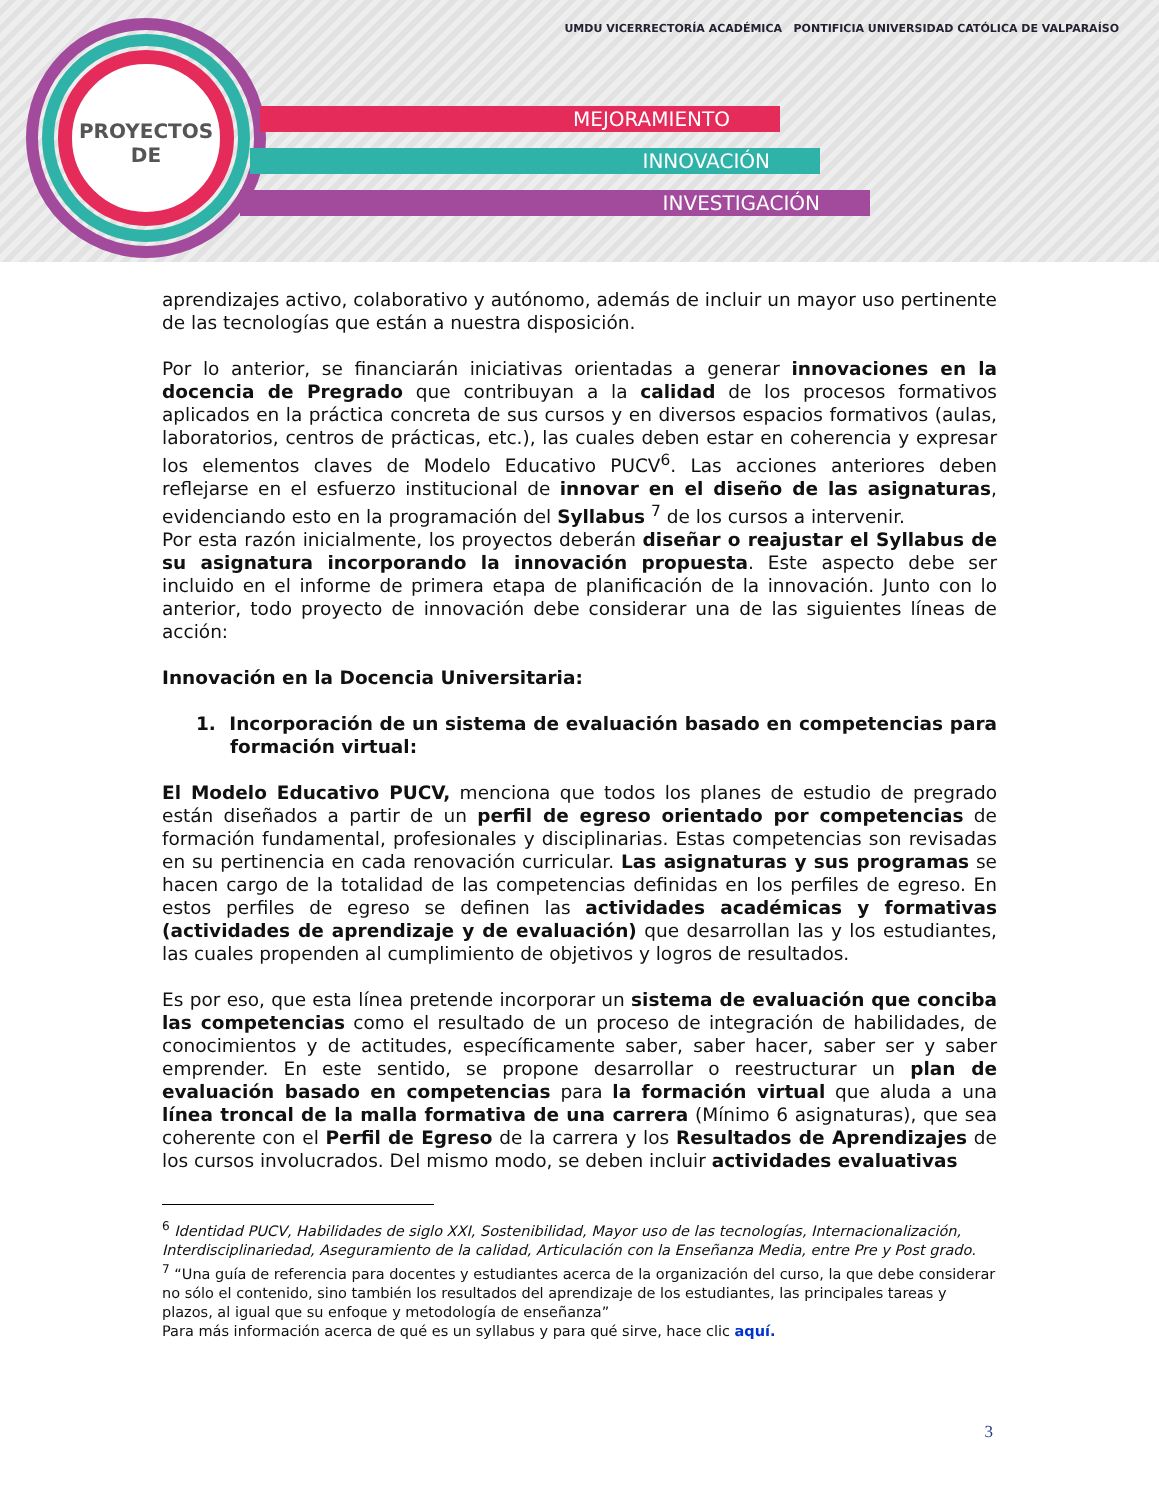PROYECTOS
DE
MEJORAMIENTO
INNOVACIÓN
INVESTIGACIÓN
UMDU VICERRECTORÍA ACADÉMICA PONTIFICIA UNIVERSIDAD CATÓLICA DE VALPARAÍSO
aprendizajes activo, colaborativo y autónomo, además de incluir un mayor uso pertinente de las tecnologías que están a nuestra disposición.
Por lo anterior, se financiarán iniciativas orientadas a generar innovaciones en la docencia de Pregrado que contribuyan a la calidad de los procesos formativos aplicados en la práctica concreta de sus cursos y en diversos espacios formativos (aulas, laboratorios, centros de prácticas, etc.), las cuales deben estar en coherencia y expresar los elementos claves de Modelo Educativo PUCV<sup>6</sup>. Las acciones anteriores deben reflejarse en el esfuerzo institucional de innovar en el diseño de las asignaturas, evidenciando esto en la programación del Syllabus <sup>7</sup> de los cursos a intervenir.
Por esta razón inicialmente, los proyectos deberán diseñar o reajustar el Syllabus de su asignatura incorporando la innovación propuesta. Este aspecto debe ser incluido en el informe de primera etapa de planificación de la innovación. Junto con lo anterior, todo proyecto de innovación debe considerar una de las siguientes líneas de acción:
Innovación en la Docencia Universitaria:
1. Incorporación de un sistema de evaluación basado en competencias para formación virtual:
El Modelo Educativo PUCV, menciona que todos los planes de estudio de pregrado están diseñados a partir de un perfil de egreso orientado por competencias de formación fundamental, profesionales y disciplinarias. Estas competencias son revisadas en su pertinencia en cada renovación curricular. Las asignaturas y sus programas se hacen cargo de la totalidad de las competencias definidas en los perfiles de egreso. En estos perfiles de egreso se definen las actividades académicas y formativas (actividades de aprendizaje y de evaluación) que desarrollan las y los estudiantes, las cuales propenden al cumplimiento de objetivos y logros de resultados.
Es por eso, que esta línea pretende incorporar un sistema de evaluación que conciba las competencias como el resultado de un proceso de integración de habilidades, de conocimientos y de actitudes, específicamente saber, saber hacer, saber ser y saber emprender. En este sentido, se propone desarrollar o reestructurar un plan de evaluación basado en competencias para la formación virtual que aluda a una línea troncal de la malla formativa de una carrera (Mínimo 6 asignaturas), que sea coherente con el Perfil de Egreso de la carrera y los Resultados de Aprendizajes de los cursos involucrados. Del mismo modo, se deben incluir actividades evaluativas
<sup>6</sup> Identidad PUCV, Habilidades de siglo XXI, Sostenibilidad, Mayor uso de las tecnologías, Internacionalización, Interdisciplinariedad, Aseguramiento de la calidad, Articulación con la Enseñanza Media, entre Pre y Post grado.
<sup>7</sup> “Una guía de referencia para docentes y estudiantes acerca de la organización del curso, la que debe considerar no sólo el contenido, sino también los resultados del aprendizaje de los estudiantes, las principales tareas y plazos, al igual que su enfoque y metodología de enseñanza”
Para más información acerca de qué es un syllabus y para qué sirve, hace clic aquí.
3